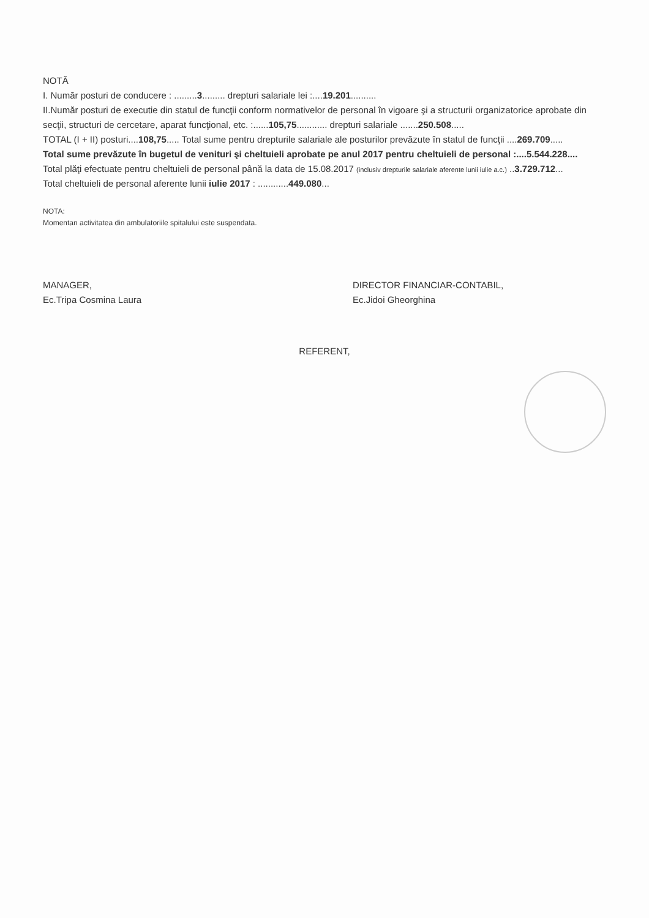NOTĂ
I. Număr posturi de conducere : .........3......... drepturi salariale lei :....19.201..........
II.Număr posturi de executie din statul de funcţii conform normativelor de personal în vigoare şi a structurii organizatorice aprobate din secţii, structuri de cercetare, aparat funcţional, etc. :......105,75............ drepturi salariale .......250.508.....
TOTAL (I + II) posturi....108,75..... Total sume pentru drepturile salariale ale posturilor prevăzute în statul de funcţii ....269.709.....
Total sume prevăzute în bugetul de venituri şi cheltuieli aprobate pe anul 2017 pentru cheltuieli de personal :....5.544.228....
Total plăţi efectuate pentru cheltuieli de personal până la data de 15.08.2017 (inclusiv drepturile salariale aferente lunii iulie a.c.) ..3.729.712...
Total cheltuieli de personal aferente lunii iulie 2017 : ............449.080...
NOTA:
Momentan activitatea din ambulatoriile spitalului este suspendata.
MANAGER,
Ec.Tripa Cosmina Laura
DIRECTOR FINANCIAR-CONTABIL,
Ec.Jidoi Gheorghina
REFERENT,